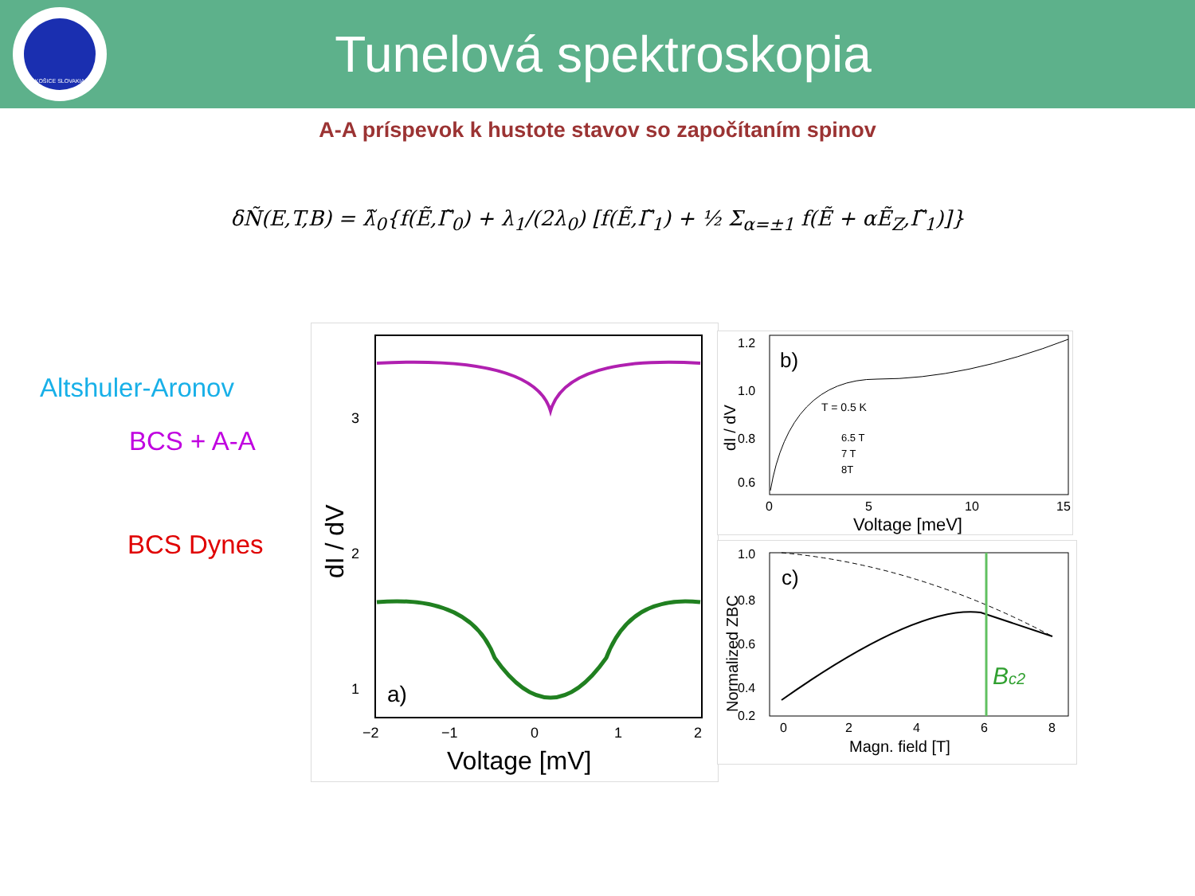KOŠICE SLOVAKIA
Tunelová spektroskopia
A-A príspevok k hustote stavov so započítaním spinov
δÑ(E,T,B) = λ̃<sub>0</sub>{f(Ẽ,Γ̃<sub>0</sub>) + λ<sub>1</sub>/(2λ<sub>0</sub>) [f(Ẽ,Γ̃<sub>1</sub>) + ½ Σ<sub>α=±1</sub> f(Ẽ + αẼ<sub>Z</sub>,Γ̃<sub>1</sub>)]}
Altshuler-Aronov
BCS + A-A
BCS Dynes
3
2
1
a)
−2
−1
0
1
2
Voltage [mV]
dI / dV
b)
T = 0.5 K
6.5 T
7 T
8T
1.2
1.0
0.8
0.6
0
5
10
15
Voltage [meV]
dI / dV
c)
Bc2
1.0
0.8
0.6
0.4
0.2
0
2
4
6
8
Magn. field [T]
Normalized ZBC